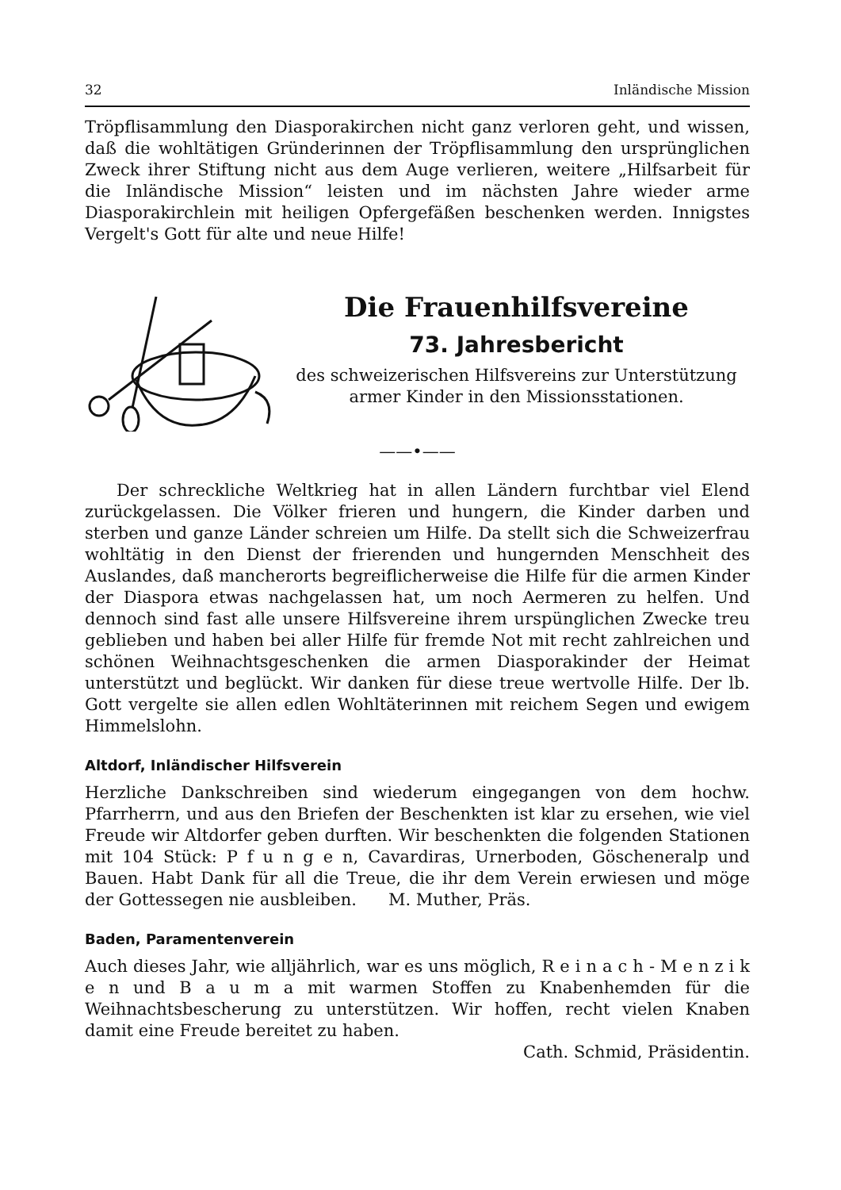32 Inländische Mission
Tröpflisammlung den Diasporakirchen nicht ganz verloren geht, und wissen, daß die wohltätigen Gründerinnen der Tröpflisammlung den ursprünglichen Zweck ihrer Stiftung nicht aus dem Auge verlieren, weitere „Hilfsarbeit für die Inländische Mission“ leisten und im nächsten Jahre wieder arme Diasporakirchlein mit heiligen Opfergefäßen beschenken werden. Innigstes Vergelt's Gott für alte und neue Hilfe!
Die Frauenhilfsvereine
73. Jahresbericht
des schweizerischen Hilfsvereins zur Unterstützung
armer Kinder in den Missionsstationen.
——•——
Der schreckliche Weltkrieg hat in allen Ländern furchtbar viel Elend zurückgelassen. Die Völker frieren und hungern, die Kinder darben und sterben und ganze Länder schreien um Hilfe. Da stellt sich die Schweizerfrau wohltätig in den Dienst der frierenden und hungernden Menschheit des Auslandes, daß mancherorts begreiflicherweise die Hilfe für die armen Kinder der Diaspora etwas nachgelassen hat, um noch Aermeren zu helfen. Und dennoch sind fast alle unsere Hilfsvereine ihrem urspünglichen Zwecke treu geblieben und haben bei aller Hilfe für fremde Not mit recht zahlreichen und schönen Weihnachtsgeschenken die armen Diasporakinder der Heimat unterstützt und beglückt. Wir danken für diese treue wertvolle Hilfe. Der lb. Gott vergelte sie allen edlen Wohltäterinnen mit reichem Segen und ewigem Himmelslohn.
Altdorf, Inländischer Hilfsverein
Herzliche Dankschreiben sind wiederum eingegangen von dem hochw. Pfarrherrn, und aus den Briefen der Beschenkten ist klar zu ersehen, wie viel Freude wir Altdorfer geben durften. Wir beschenkten die folgenden Stationen mit 104 Stück: P f u n g e n, Cavardiras, Urnerboden, Göscheneralp und Bauen. Habt Dank für all die Treue, die ihr dem Verein erwiesen und möge der Gottessegen nie ausbleiben. M. Muther, Präs.
Baden, Paramentenverein
Auch dieses Jahr, wie alljährlich, war es uns möglich, R e i n a c h - M e n z i k e n und B a u m a mit warmen Stoffen zu Knabenhemden für die Weihnachtsbescherung zu unterstützen. Wir hoffen, recht vielen Knaben damit eine Freude bereitet zu haben.
Cath. Schmid, Präsidentin.